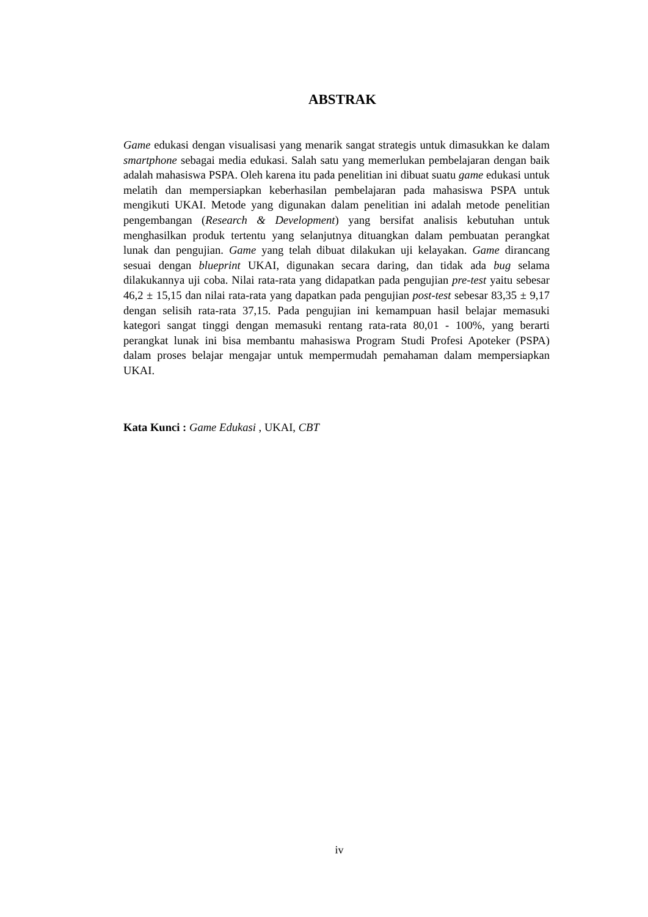ABSTRAK
Game edukasi dengan visualisasi yang menarik sangat strategis untuk dimasukkan ke dalam smartphone sebagai media edukasi. Salah satu yang memerlukan pembelajaran dengan baik adalah mahasiswa PSPA. Oleh karena itu pada penelitian ini dibuat suatu game edukasi untuk melatih dan mempersiapkan keberhasilan pembelajaran pada mahasiswa PSPA untuk mengikuti UKAI. Metode yang digunakan dalam penelitian ini adalah metode penelitian pengembangan (Research & Development) yang bersifat analisis kebutuhan untuk menghasilkan produk tertentu yang selanjutnya dituangkan dalam pembuatan perangkat lunak dan pengujian. Game yang telah dibuat dilakukan uji kelayakan. Game dirancang sesuai dengan blueprint UKAI, digunakan secara daring, dan tidak ada bug selama dilakukannya uji coba. Nilai rata-rata yang didapatkan pada pengujian pre-test yaitu sebesar 46,2 ± 15,15 dan nilai rata-rata yang dapatkan pada pengujian post-test sebesar 83,35 ± 9,17 dengan selisih rata-rata 37,15. Pada pengujian ini kemampuan hasil belajar memasuki kategori sangat tinggi dengan memasuki rentang rata-rata 80,01 - 100%, yang berarti perangkat lunak ini bisa membantu mahasiswa Program Studi Profesi Apoteker (PSPA) dalam proses belajar mengajar untuk mempermudah pemahaman dalam mempersiapkan UKAI.
Kata Kunci : Game Edukasi , UKAI, CBT
iv